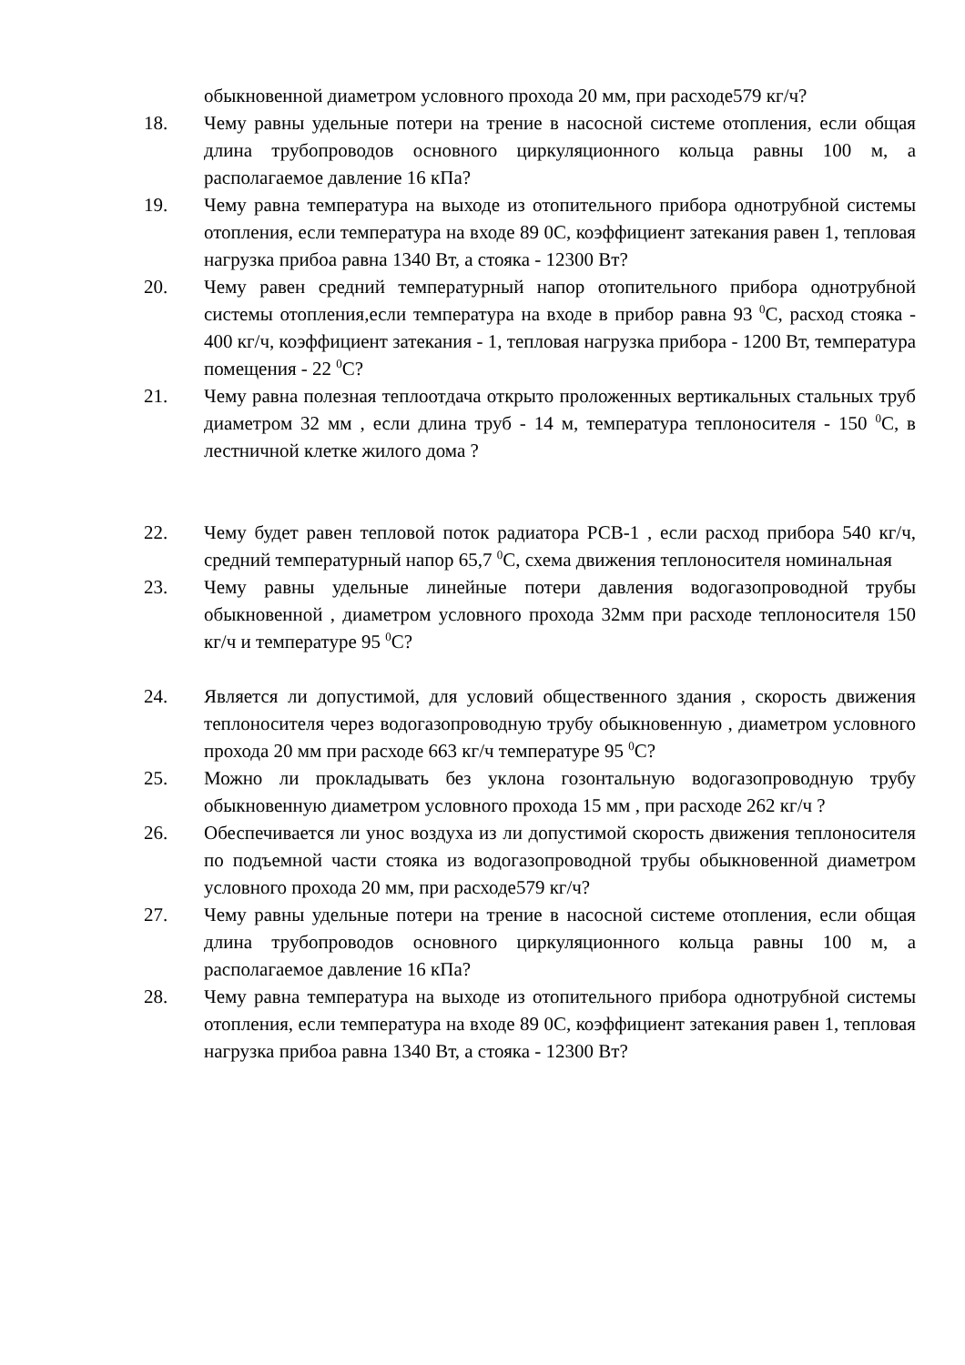обыкновенной диаметром условного прохода 20 мм, при расходе579 кг/ч?
18. Чему равны удельные потери на трение в насосной системе отопления, если общая длина трубопроводов основного циркуляционного кольца равны 100 м, а располагаемое давление 16 кПа?
19. Чему равна температура на выходе из отопительного прибора однотрубной системы отопления, если температура на входе 89 0С, коэффициент затекания равен 1, тепловая нагрузка прибоа равна 1340 Вт, а стояка - 12300 Вт?
20. Чему равен средний температурный напор отопительного прибора однотрубной системы отопления,если температура на входе в прибор равна 93 <sup>0</sup>С, расход стояка - 400 кг/ч, коэффициент затекания - 1, тепловая нагрузка прибора - 1200 Вт, температура помещения - 22 <sup>0</sup>С?
21. Чему равна полезная теплоотдача открыто проложенных вертикальных стальных труб диаметром 32 мм , если длина труб - 14 м, температура теплоносителя - 150 <sup>0</sup>С, в лестничной клетке жилого дома ?
22. Чему будет равен тепловой поток радиатора РСВ-1 , если расход прибора 540 кг/ч, средний температурный напор 65,7 <sup>0</sup>С, схема движения теплоносителя номинальная
23. Чему равны удельные линейные потери давления водогазопроводной трубы обыкновенной , диаметром условного прохода 32мм при расходе теплоносителя 150 кг/ч и температуре 95 <sup>0</sup>С?
24. Является ли допустимой, для условий общественного здания , скорость движения теплоносителя через водогазопроводную трубу обыкновенную , диаметром условного прохода 20 мм при расходе 663 кг/ч температуре 95 <sup>0</sup>С?
25. Можно ли прокладывать без уклона гозонтальную водогазопроводную трубу обыкновенную диаметром условного прохода 15 мм , при расходе 262 кг/ч ?
26. Обеспечивается ли унос воздуха из ли допустимой скорость движения теплоносителя по подъемной части стояка из водогазопроводной трубы обыкновенной диаметром условного прохода 20 мм, при расходе579 кг/ч?
27. Чему равны удельные потери на трение в насосной системе отопления, если общая длина трубопроводов основного циркуляционного кольца равны 100 м, а располагаемое давление 16 кПа?
28. Чему равна температура на выходе из отопительного прибора однотрубной системы отопления, если температура на входе 89 0С, коэффициент затекания равен 1, тепловая нагрузка прибоа равна 1340 Вт, а стояка - 12300 Вт?